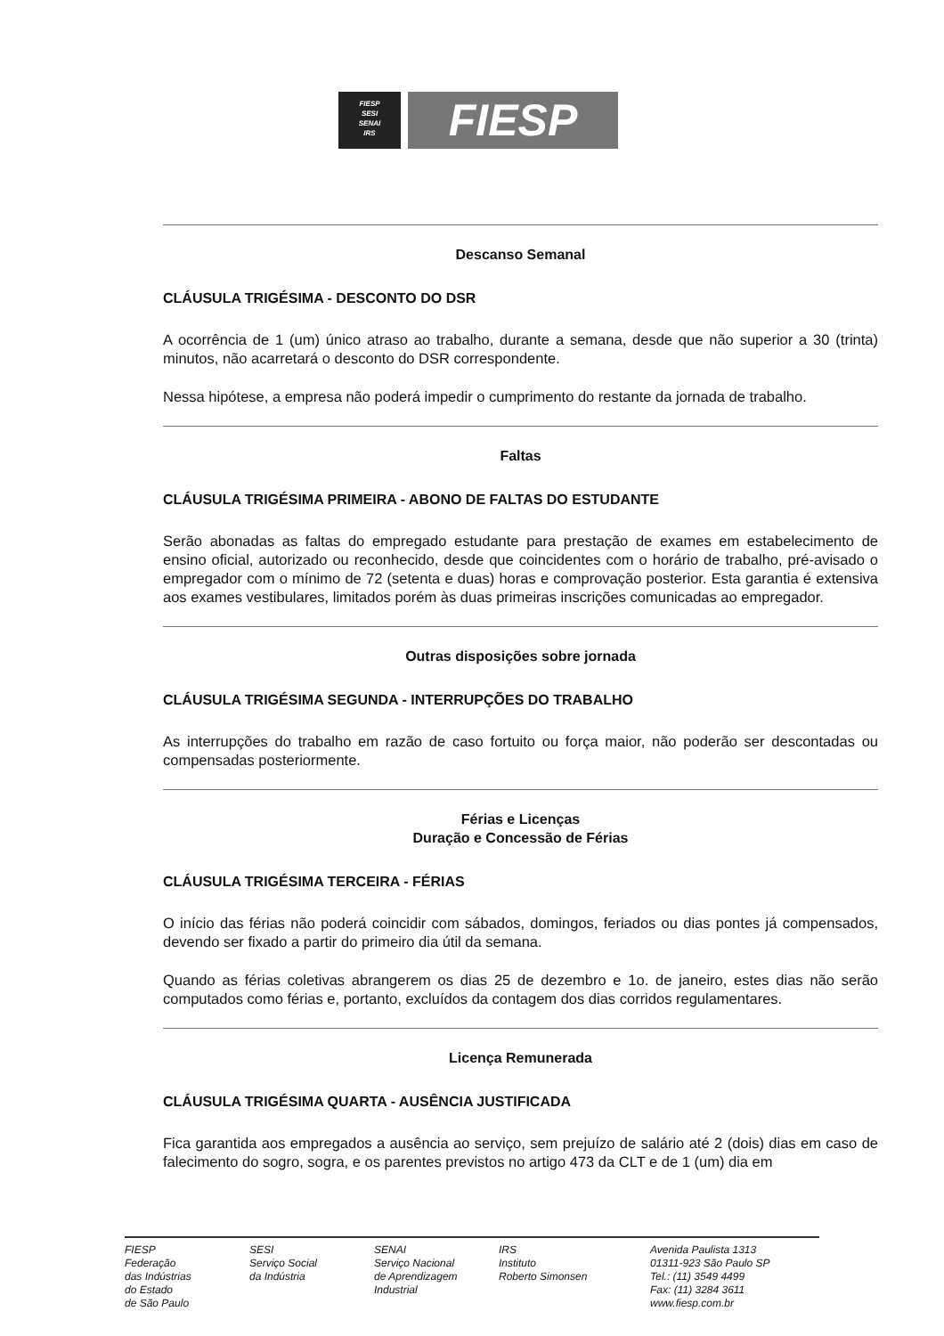FIESP
SESI
SENAI
IRS
FIESP
Descanso Semanal
CLÁUSULA TRIGÉSIMA - DESCONTO DO DSR
A ocorrência de 1 (um) único atraso ao trabalho, durante a semana, desde que não superior a 30 (trinta) minutos, não acarretará o desconto do DSR correspondente.
Nessa hipótese, a empresa não poderá impedir o cumprimento do restante da jornada de trabalho.
Faltas
CLÁUSULA TRIGÉSIMA PRIMEIRA - ABONO DE FALTAS DO ESTUDANTE
Serão abonadas as faltas do empregado estudante para prestação de exames em estabelecimento de ensino oficial, autorizado ou reconhecido, desde que coincidentes com o horário de trabalho, pré-avisado o empregador com o mínimo de 72 (setenta e duas) horas e comprovação posterior. Esta garantia é extensiva aos exames vestibulares, limitados porém às duas primeiras inscrições comunicadas ao empregador.
Outras disposições sobre jornada
CLÁUSULA TRIGÉSIMA SEGUNDA - INTERRUPÇÕES DO TRABALHO
As interrupções do trabalho em razão de caso fortuito ou força maior, não poderão ser descontadas ou compensadas posteriormente.
Férias e Licenças
Duração e Concessão de Férias
CLÁUSULA TRIGÉSIMA TERCEIRA - FÉRIAS
O início das férias não poderá coincidir com sábados, domingos, feriados ou dias pontes já compensados, devendo ser fixado a partir do primeiro dia útil da semana.
Quando as férias coletivas abrangerem os dias 25 de dezembro e 1o. de janeiro, estes dias não serão computados como férias e, portanto, excluídos da contagem dos dias corridos regulamentares.
Licença Remunerada
CLÁUSULA TRIGÉSIMA QUARTA - AUSÊNCIA JUSTIFICADA
Fica garantida aos empregados a ausência ao serviço, sem prejuízo de salário até 2 (dois) dias em caso de falecimento do sogro, sogra, e os parentes previstos no artigo 473 da CLT e de 1 (um) dia em
FIESP
Federação
das Indústrias
do Estado
de São Paulo
SESI
Serviço Social
da Indústria
SENAI
Serviço Nacional
de Aprendizagem
Industrial
IRS
Instituto
Roberto Simonsen
Avenida Paulista 1313
01311-923 São Paulo SP
Tel.: (11) 3549 4499
Fax: (11) 3284 3611
www.fiesp.com.br